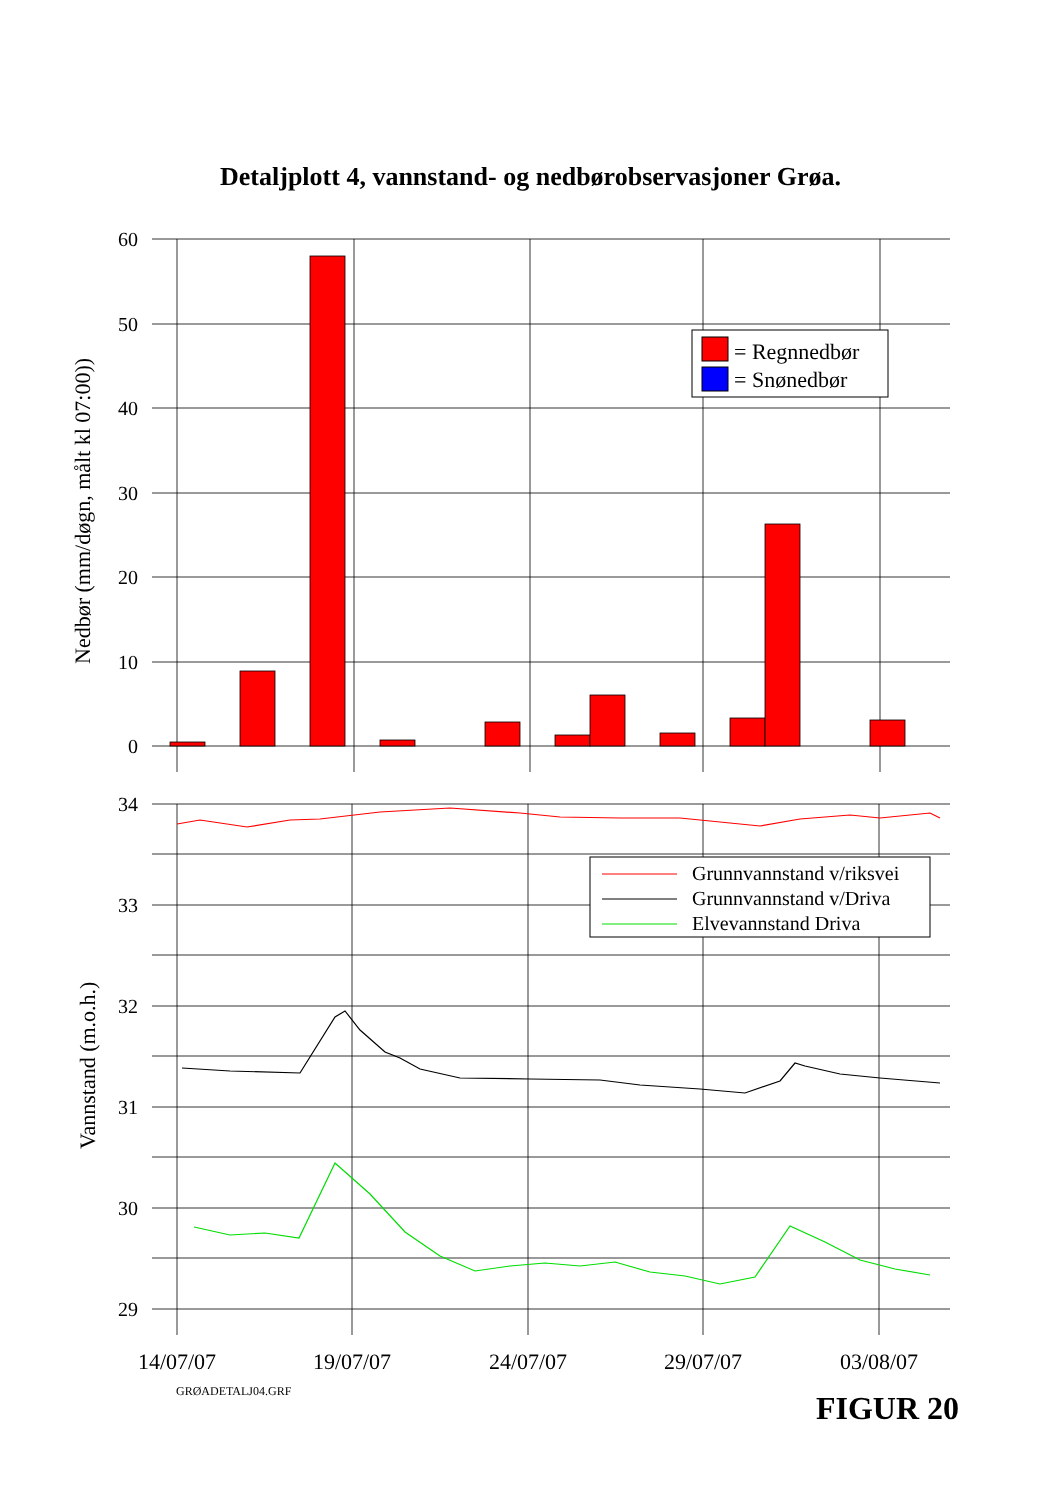Detaljplott 4, vannstand- og nedbørobservasjoner Grøa.
= Regnnedbør
= Snønedbør
60
50
40
30
20
10
0
34
33
32
31
30
29
Nedbør (mm/døgn, målt kl 07:00))
Vannstand (m.o.h.)
Grunnvannstand v/riksvei
Grunnvannstand v/Driva
Elvevannstand Driva
14/07/07
19/07/07
24/07/07
29/07/07
03/08/07
GRØADETALJ04.GRF FIGUR 20